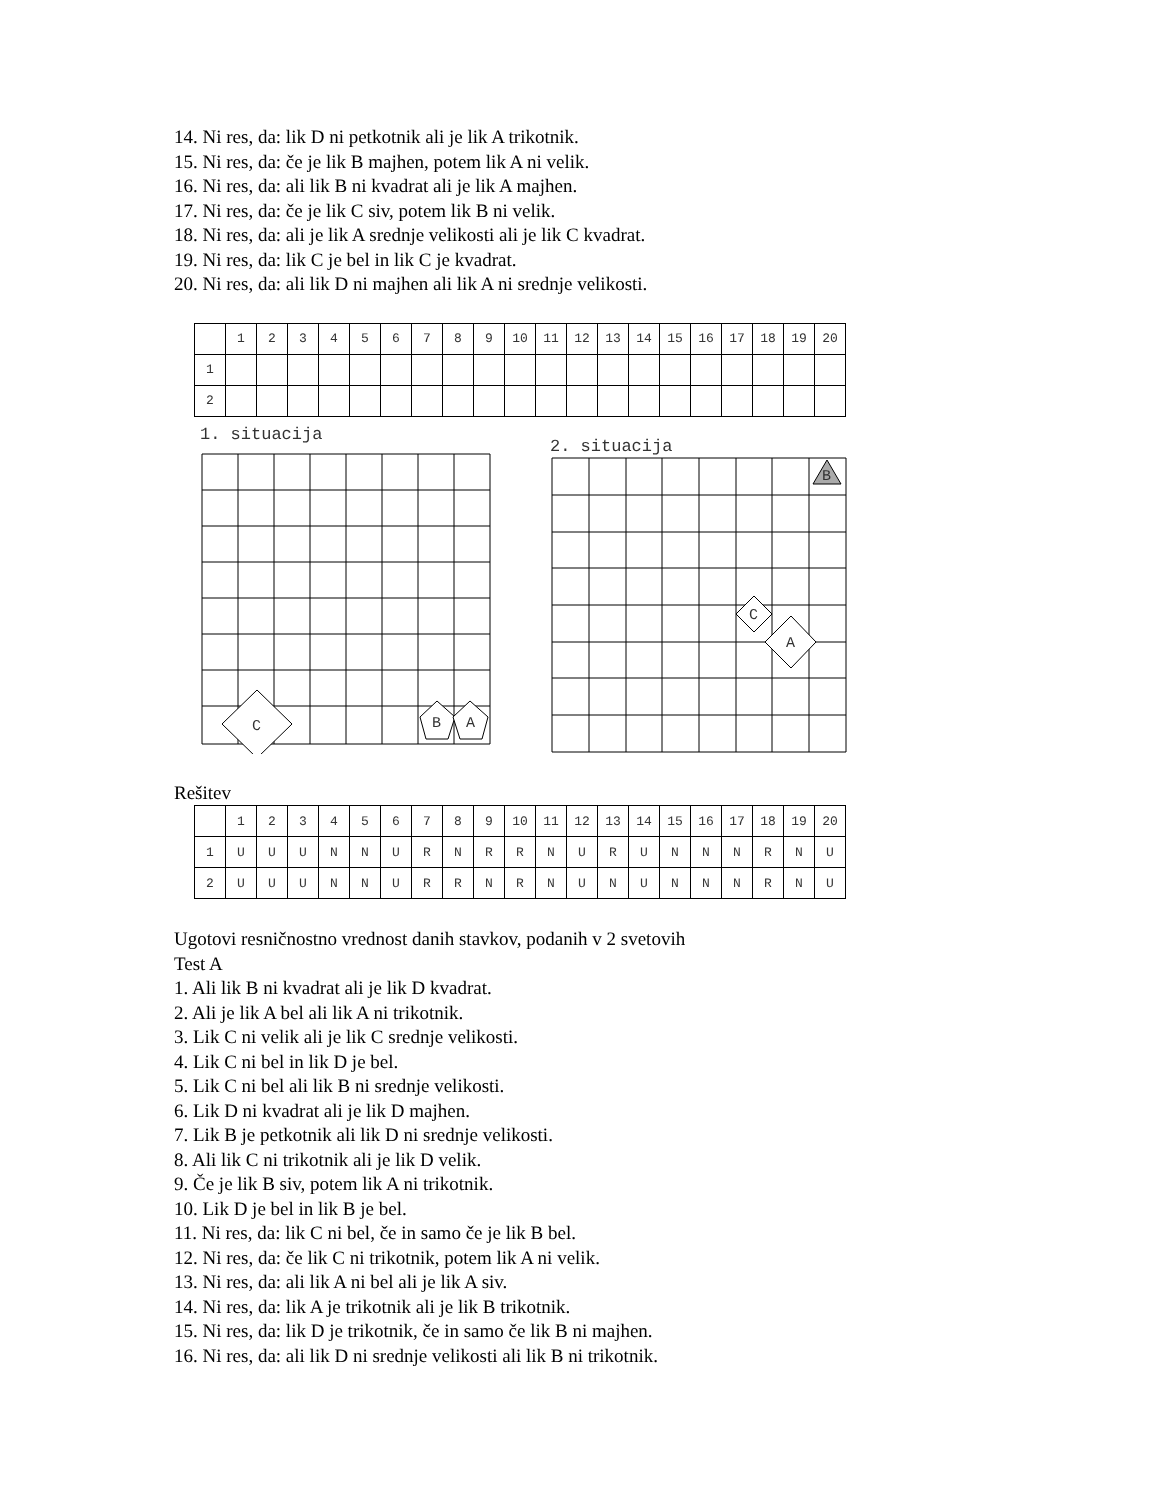14. Ni res, da: lik D ni petkotnik ali je lik A trikotnik.
15. Ni res, da: če je lik B majhen, potem lik A ni velik.
16. Ni res, da: ali lik B ni kvadrat ali je lik A majhen.
17. Ni res, da: če je lik C siv, potem lik B ni velik.
18. Ni res, da: ali je lik A srednje velikosti ali je lik C kvadrat.
19. Ni res, da: lik C je bel in lik C je kvadrat.
20. Ni res, da: ali lik D ni majhen ali lik A ni srednje velikosti.
| | 1 | 2 | 3 | 4 | 5 | 6 | 7 | 8 | 9 | 10 | 11 | 12 | 13 | 14 | 15 | 16 | 17 | 18 | 19 | 20 |
| --- | --- | --- | --- | --- | --- | --- | --- | --- | --- | --- | --- | --- | --- | --- | --- | --- | --- | --- | --- | --- |
| 1 | | | | | | | | | | | | | | | | | | | | |
| 2 | | | | | | | | | | | | | | | | | | | | |
1. situacija
C
B
A
2. situacija
B
C
A
Rešitev
| | 1 | 2 | 3 | 4 | 5 | 6 | 7 | 8 | 9 | 10 | 11 | 12 | 13 | 14 | 15 | 16 | 17 | 18 | 19 | 20 |
| --- | --- | --- | --- | --- | --- | --- | --- | --- | --- | --- | --- | --- | --- | --- | --- | --- | --- | --- | --- | --- |
| 1 | U | U | U | N | N | U | R | N | R | R | N | U | R | U | N | N | N | R | N | U |
| 2 | U | U | U | N | N | U | R | R | N | R | N | U | N | U | N | N | N | R | N | U |
Ugotovi resničnostno vrednost danih stavkov, podanih v 2 svetovih
Test A
1. Ali lik B ni kvadrat ali je lik D kvadrat.
2. Ali je lik A bel ali lik A ni trikotnik.
3. Lik C ni velik ali je lik C srednje velikosti.
4. Lik C ni bel in lik D je bel.
5. Lik C ni bel ali lik B ni srednje velikosti.
6. Lik D ni kvadrat ali je lik D majhen.
7. Lik B je petkotnik ali lik D ni srednje velikosti.
8. Ali lik C ni trikotnik ali je lik D velik.
9. Če je lik B siv, potem lik A ni trikotnik.
10. Lik D je bel in lik B je bel.
11. Ni res, da: lik C ni bel, če in samo če je lik B bel.
12. Ni res, da: če lik C ni trikotnik, potem lik A ni velik.
13. Ni res, da: ali lik A ni bel ali je lik A siv.
14. Ni res, da: lik A je trikotnik ali je lik B trikotnik.
15. Ni res, da: lik D je trikotnik, če in samo če lik B ni majhen.
16. Ni res, da: ali lik D ni srednje velikosti ali lik B ni trikotnik.